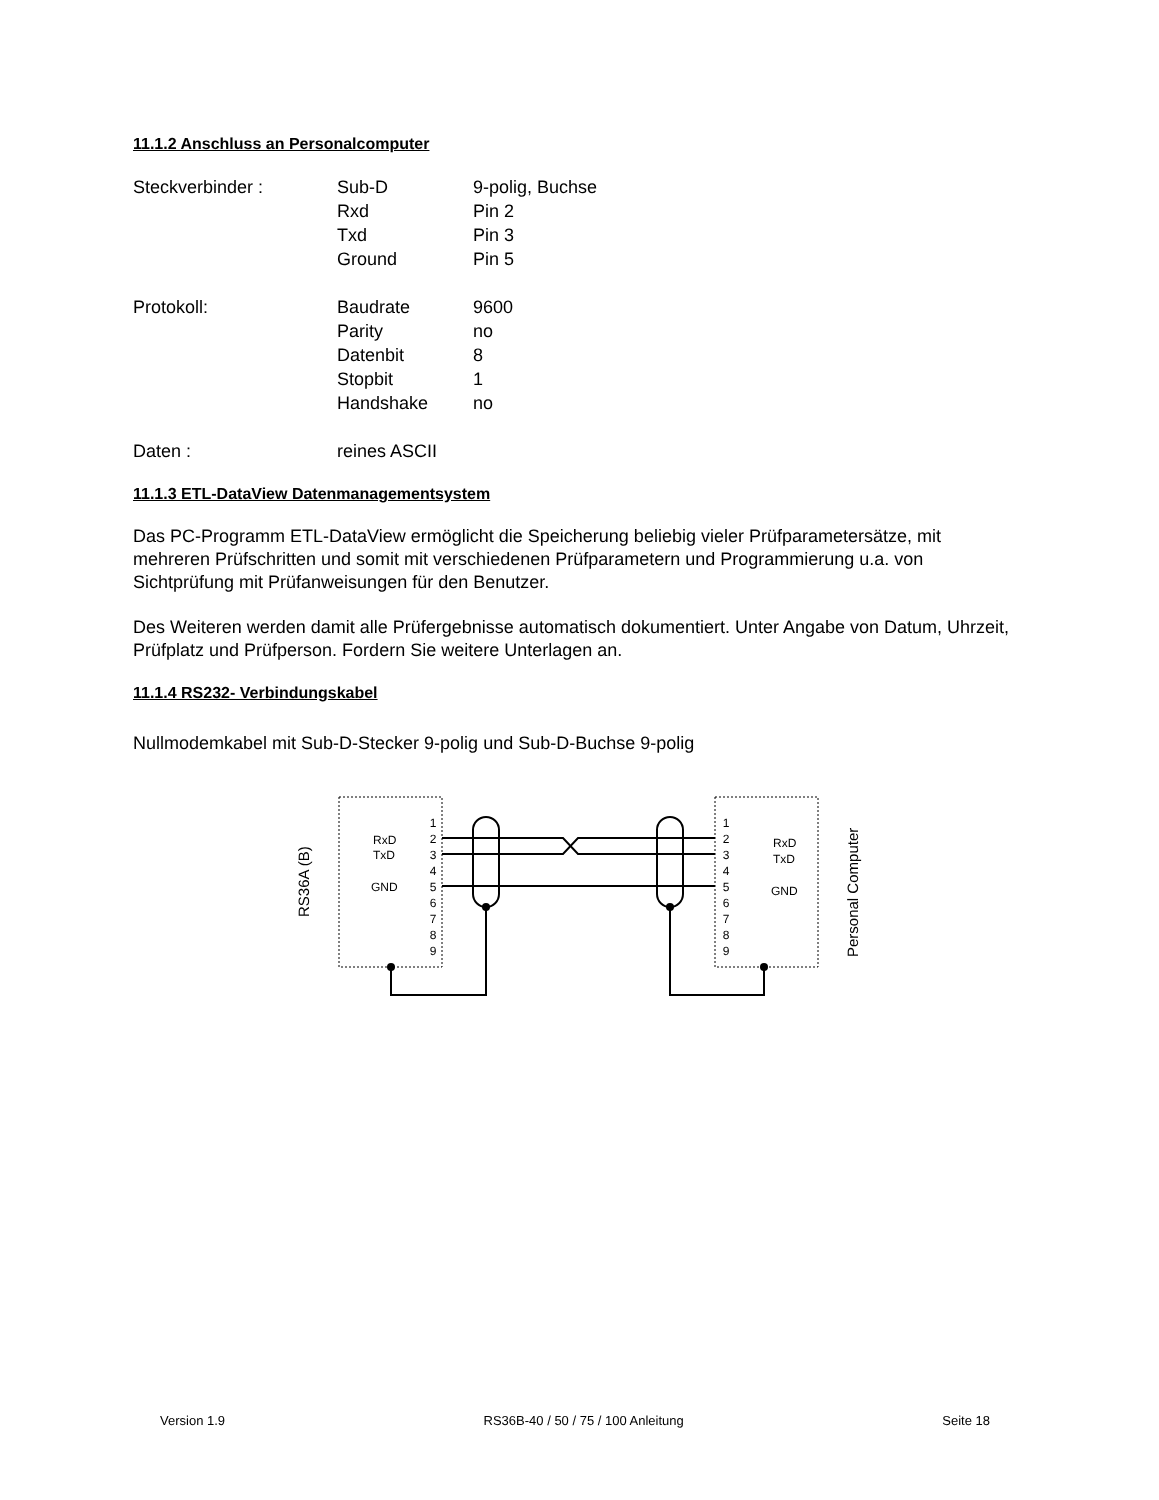11.1.2 Anschluss an Personalcomputer
| Steckverbinder : | Sub-D | 9-polig, Buchse |
| | Rxd | Pin 2 |
| | Txd | Pin 3 |
| | Ground | Pin 5 |
| Protokoll: | Baudrate | 9600 |
| | Parity | no |
| | Datenbit | 8 |
| | Stopbit | 1 |
| | Handshake | no |
| Daten : | reines ASCII | |
11.1.3 ETL-DataView Datenmanagementsystem
Das PC-Programm ETL-DataView ermöglicht die Speicherung beliebig vieler Prüfparametersätze, mit mehreren Prüfschritten und somit mit verschiedenen Prüfparametern und Programmierung u.a. von Sichtprüfung mit Prüfanweisungen für den Benutzer.
Des Weiteren werden damit alle Prüfergebnisse automatisch dokumentiert. Unter Angabe von Datum, Uhrzeit, Prüfplatz und Prüfperson. Fordern Sie weitere Unterlagen an.
11.1.4 RS232- Verbindungskabel
Nullmodemkabel mit Sub-D-Stecker 9-polig und Sub-D-Buchse 9-polig
RS36A (B)
Personal Computer
RxD
TxD
GND
RxD
TxD
GND
1
2
3
4
5
6
7
8
9
1
2
3
4
5
6
7
8
9
Version 1.9 RS36B-40 / 50 / 75 / 100 Anleitung Seite 18